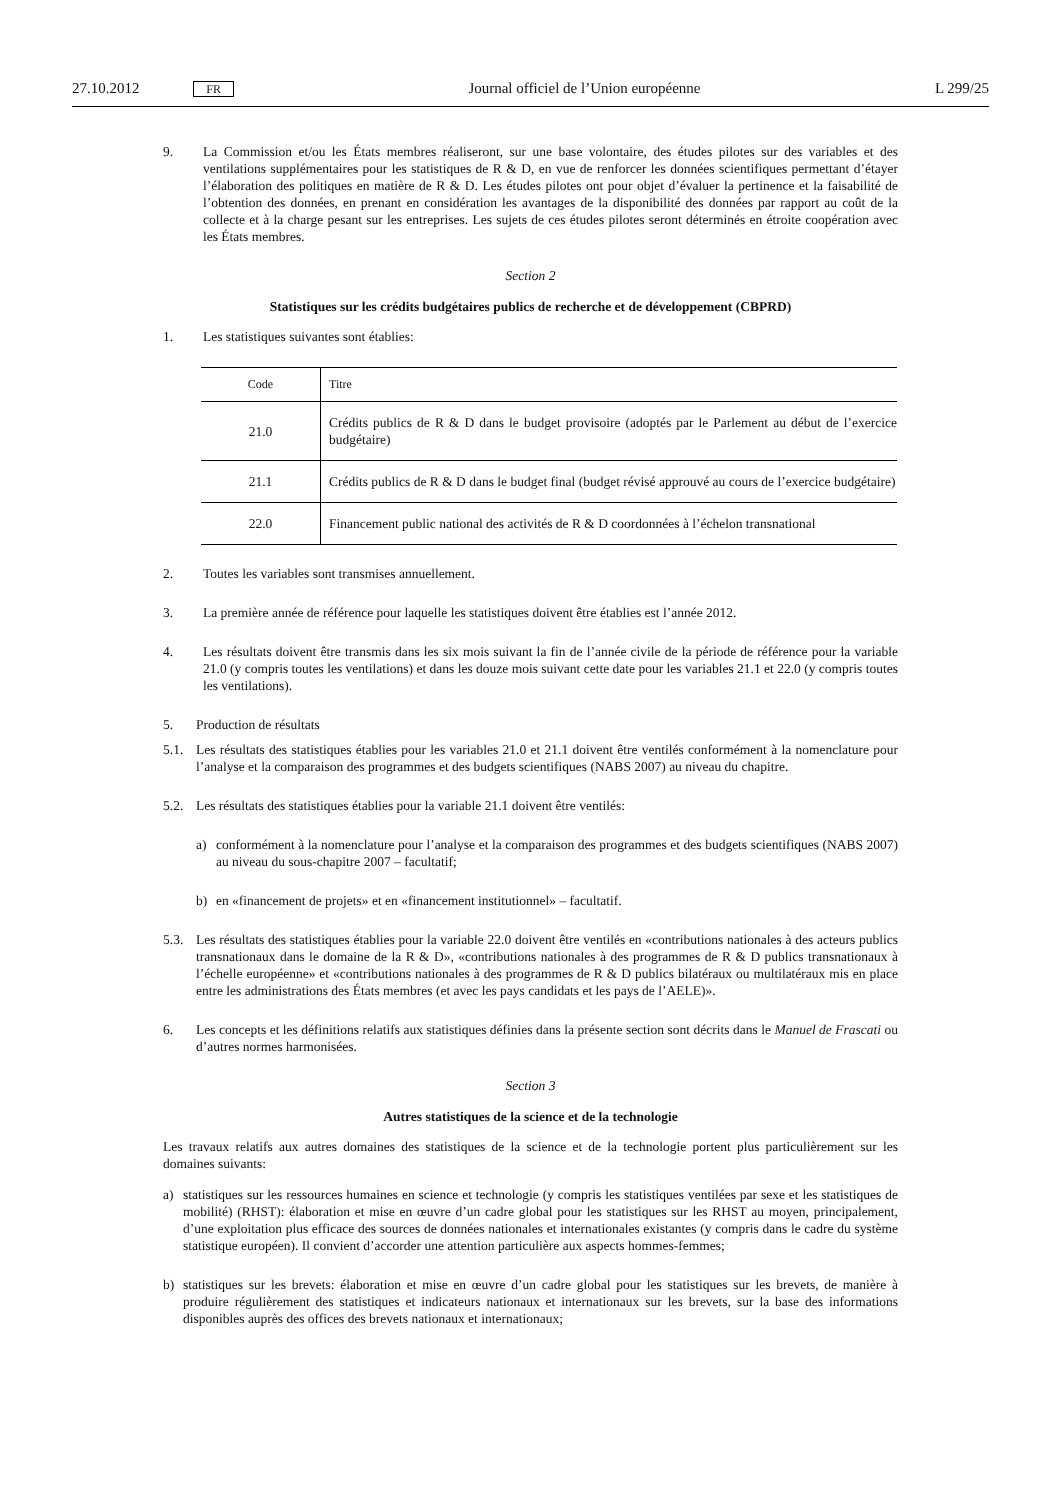27.10.2012 FR Journal officiel de l’Union européenne L 299/25
9. La Commission et/ou les États membres réaliseront, sur une base volontaire, des études pilotes sur des variables et des ventilations supplémentaires pour les statistiques de R & D, en vue de renforcer les données scientifiques permettant d’étayer l’élaboration des politiques en matière de R & D. Les études pilotes ont pour objet d’évaluer la pertinence et la faisabilité de l’obtention des données, en prenant en considération les avantages de la disponibilité des données par rapport au coût de la collecte et à la charge pesant sur les entreprises. Les sujets de ces études pilotes seront déterminés en étroite coopération avec les États membres.
Section 2
Statistiques sur les crédits budgétaires publics de recherche et de développement (CBPRD)
1. Les statistiques suivantes sont établies:
| Code | Titre |
| --- | --- |
| 21.0 | Crédits publics de R & D dans le budget provisoire (adoptés par le Parlement au début de l’exercice budgétaire) |
| 21.1 | Crédits publics de R & D dans le budget final (budget révisé approuvé au cours de l’exercice budgétaire) |
| 22.0 | Financement public national des activités de R & D coordonnées à l’échelon transnational |
2. Toutes les variables sont transmises annuellement.
3. La première année de référence pour laquelle les statistiques doivent être établies est l’année 2012.
4. Les résultats doivent être transmis dans les six mois suivant la fin de l’année civile de la période de référence pour la variable 21.0 (y compris toutes les ventilations) et dans les douze mois suivant cette date pour les variables 21.1 et 22.0 (y compris toutes les ventilations).
5. Production de résultats
5.1. Les résultats des statistiques établies pour les variables 21.0 et 21.1 doivent être ventilés conformément à la nomenclature pour l’analyse et la comparaison des programmes et des budgets scientifiques (NABS 2007) au niveau du chapitre.
5.2. Les résultats des statistiques établies pour la variable 21.1 doivent être ventilés:
a) conformément à la nomenclature pour l’analyse et la comparaison des programmes et des budgets scientifiques (NABS 2007) au niveau du sous-chapitre 2007 – facultatif;
b) en «financement de projets» et en «financement institutionnel» – facultatif.
5.3. Les résultats des statistiques établies pour la variable 22.0 doivent être ventilés en «contributions nationales à des acteurs publics transnationaux dans le domaine de la R & D», «contributions nationales à des programmes de R & D publics transnationaux à l’échelle européenne» et «contributions nationales à des programmes de R & D publics bilatéraux ou multilatéraux mis en place entre les administrations des États membres (et avec les pays candidats et les pays de l’AELE)».
6. Les concepts et les définitions relatifs aux statistiques définies dans la présente section sont décrits dans le Manuel de Frascati ou d’autres normes harmonisées.
Section 3
Autres statistiques de la science et de la technologie
Les travaux relatifs aux autres domaines des statistiques de la science et de la technologie portent plus particulièrement sur les domaines suivants:
a) statistiques sur les ressources humaines en science et technologie (y compris les statistiques ventilées par sexe et les statistiques de mobilité) (RHST): élaboration et mise en œuvre d’un cadre global pour les statistiques sur les RHST au moyen, principalement, d’une exploitation plus efficace des sources de données nationales et internationales existantes (y compris dans le cadre du système statistique européen). Il convient d’accorder une attention particulière aux aspects hommes-femmes;
b) statistiques sur les brevets: élaboration et mise en œuvre d’un cadre global pour les statistiques sur les brevets, de manière à produire régulièrement des statistiques et indicateurs nationaux et internationaux sur les brevets, sur la base des informations disponibles auprès des offices des brevets nationaux et internationaux;